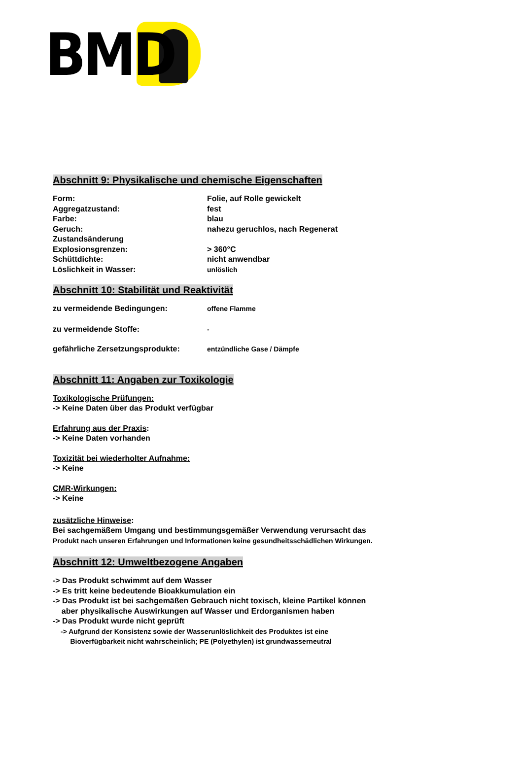BMD
Abschnitt 9: Physikalische und chemische Eigenschaften
| Form: | Folie, auf Rolle gewickelt |
| Aggregatzustand: | fest |
| Farbe: | blau |
| Geruch: | nahezu geruchlos, nach Regenerat |
| Zustandsänderung | |
| Explosionsgrenzen: | > 360°C |
| Schüttdichte: | nicht anwendbar |
| Löslichkeit in Wasser: | unlöslich |
Abschnitt 10: Stabilität und Reaktivität
| zu vermeidende Bedingungen: | offene Flamme |
| zu vermeidende Stoffe: | - |
| gefährliche Zersetzungsprodukte: | entzündliche Gase / Dämpfe |
Abschnitt 11: Angaben zur Toxikologie
Toxikologische Prüfungen:
-> Keine Daten über das Produkt verfügbar
Erfahrung aus der Praxis:
-> Keine Daten vorhanden
Toxizität bei wiederholter Aufnahme:
-> Keine
CMR-Wirkungen:
-> Keine
zusätzliche Hinweise:
Bei sachgemäßem Umgang und bestimmungsgemäßer Verwendung verursacht das
Produkt nach unseren Erfahrungen und Informationen keine gesundheitsschädlichen Wirkungen.
Abschnitt 12: Umweltbezogene Angaben
-> Das Produkt schwimmt auf dem Wasser
-> Es tritt keine bedeutende Bioakkumulation ein
-> Das Produkt ist bei sachgemäßen Gebrauch nicht toxisch, kleine Partikel können
aber physikalische Auswirkungen auf Wasser und Erdorganismen haben
-> Das Produkt wurde nicht geprüft
-> Aufgrund der Konsistenz sowie der Wasserunlöslichkeit des Produktes ist eine
Bioverfügbarkeit nicht wahrscheinlich; PE (Polyethylen) ist grundwasserneutral